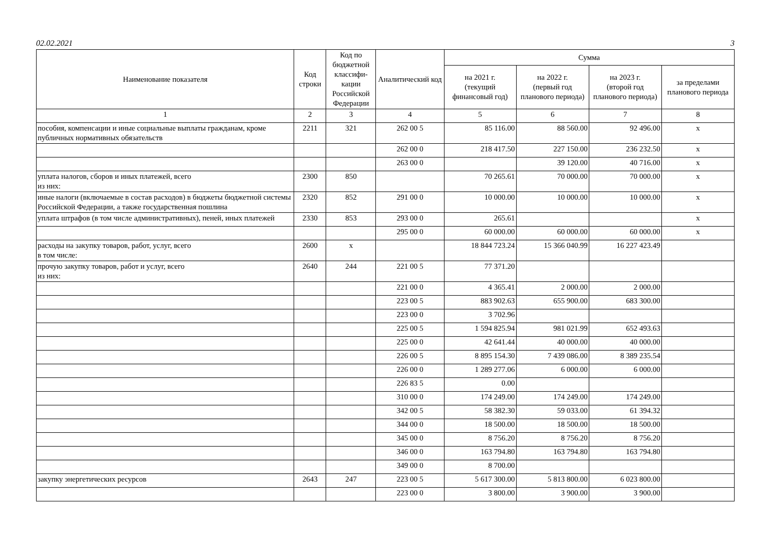02.02.2021 3
| Наименование показателя | Код строки | Код по бюджетной классифи-кации Российской Федерации | Аналитический код | Сумма | | | |
| --- | --- | --- | --- | --- | --- | --- | --- |
| | | | | на 2021 г. (текущий финансовый год) | на 2022 г. (первый год планового периода) | на 2023 г. (второй год планового периода) | за пределами планового периода |
| 1 | 2 | 3 | 4 | 5 | 6 | 7 | 8 |
| пособия, компенсации и иные социальные выплаты гражданам, кроме публичных нормативных обязательств | 2211 | 321 | 262 00 5 | 85 116.00 | 88 560.00 | 92 496.00 | x |
| | | | 262 00 0 | 218 417.50 | 227 150.00 | 236 232.50 | x |
| | | | 263 00 0 | | 39 120.00 | 40 716.00 | x |
| уплата налогов, сборов и иных платежей, всего из них: | 2300 | 850 | | 70 265.61 | 70 000.00 | 70 000.00 | x |
| иные налоги (включаемые в состав расходов) в бюджеты бюджетной системы Российской Федерации, а также государственная пошлина | 2320 | 852 | 291 00 0 | 10 000.00 | 10 000.00 | 10 000.00 | x |
| уплата штрафов (в том числе административных), пеней, иных платежей | 2330 | 853 | 293 00 0 | 265.61 | | | x |
| | | | 295 00 0 | 60 000.00 | 60 000.00 | 60 000.00 | x |
| расходы на закупку товаров, работ, услуг, всего в том числе: | 2600 | x | | 18 844 723.24 | 15 366 040.99 | 16 227 423.49 | |
| прочую закупку товаров, работ и услуг, всего из них: | 2640 | 244 | 221 00 5 | 77 371.20 | | | |
| | | | 221 00 0 | 4 365.41 | 2 000.00 | 2 000.00 | |
| | | | 223 00 5 | 883 902.63 | 655 900.00 | 683 300.00 | |
| | | | 223 00 0 | 3 702.96 | | | |
| | | | 225 00 5 | 1 594 825.94 | 981 021.99 | 652 493.63 | |
| | | | 225 00 0 | 42 641.44 | 40 000.00 | 40 000.00 | |
| | | | 226 00 5 | 8 895 154.30 | 7 439 086.00 | 8 389 235.54 | |
| | | | 226 00 0 | 1 289 277.06 | 6 000.00 | 6 000.00 | |
| | | | 226 83 5 | 0.00 | | | |
| | | | 310 00 0 | 174 249.00 | 174 249.00 | 174 249.00 | |
| | | | 342 00 5 | 58 382.30 | 59 033.00 | 61 394.32 | |
| | | | 344 00 0 | 18 500.00 | 18 500.00 | 18 500.00 | |
| | | | 345 00 0 | 8 756.20 | 8 756.20 | 8 756.20 | |
| | | | 346 00 0 | 163 794.80 | 163 794.80 | 163 794.80 | |
| | | | 349 00 0 | 8 700.00 | | | |
| закупку энергетических ресурсов | 2643 | 247 | 223 00 5 | 5 617 300.00 | 5 813 800.00 | 6 023 800.00 | |
| | | | 223 00 0 | 3 800.00 | 3 900.00 | 3 900.00 | |